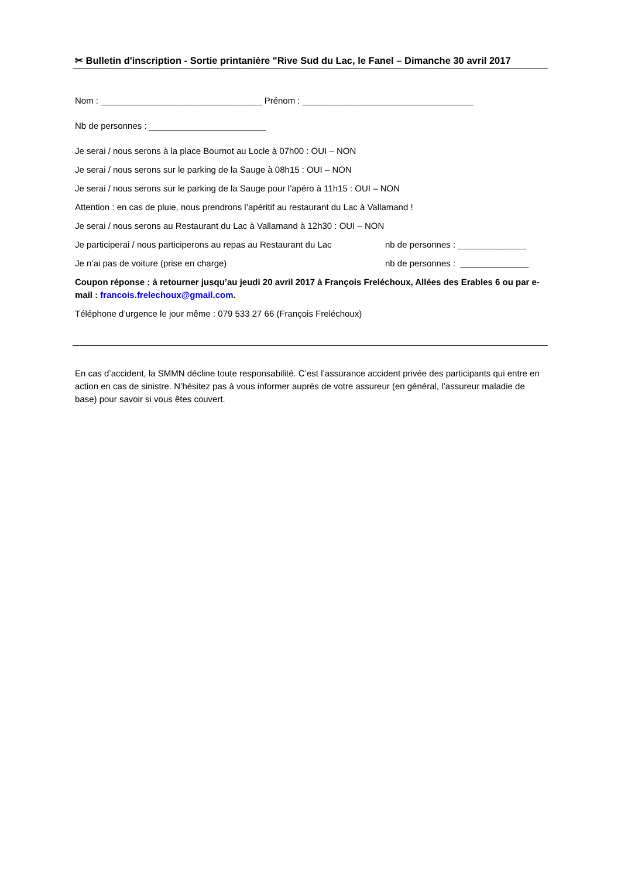✂ Bulletin d'inscription - Sortie printanière "Rive Sud du Lac, le Fanel – Dimanche 30 avril 2017
Nom : _________________________________ Prénom : ___________________________________
Nb de personnes : ________________________
Je serai / nous serons à la place Bournot au Locle à 07h00 : OUI – NON
Je serai / nous serons sur le parking de la Sauge à 08h15 : OUI – NON
Je serai / nous serons sur le parking de la Sauge pour l’apéro à 11h15 : OUI – NON
Attention : en cas de pluie, nous prendrons l’apéritif au restaurant du Lac à Vallamand !
Je serai / nous serons au Restaurant du Lac à Vallamand à 12h30 : OUI – NON
Je participerai / nous participerons au repas au Restaurant du Lac nb de personnes : ______________
Je n’ai pas de voiture (prise en charge) nb de personnes : ______________
Coupon réponse : à retourner jusqu’au jeudi 20 avril 2017 à François Freléchoux, Allées des Erables 6 ou par e-mail : francois.frelechoux@gmail.com.
Téléphone d’urgence le jour même : 079 533 27 66 (François Freléchoux)
En cas d’accident, la SMMN décline toute responsabilité. C’est l’assurance accident privée des participants qui entre en action en cas de sinistre. N’hésitez pas à vous informer auprès de votre assureur (en général, l’assureur maladie de base) pour savoir si vous êtes couvert.